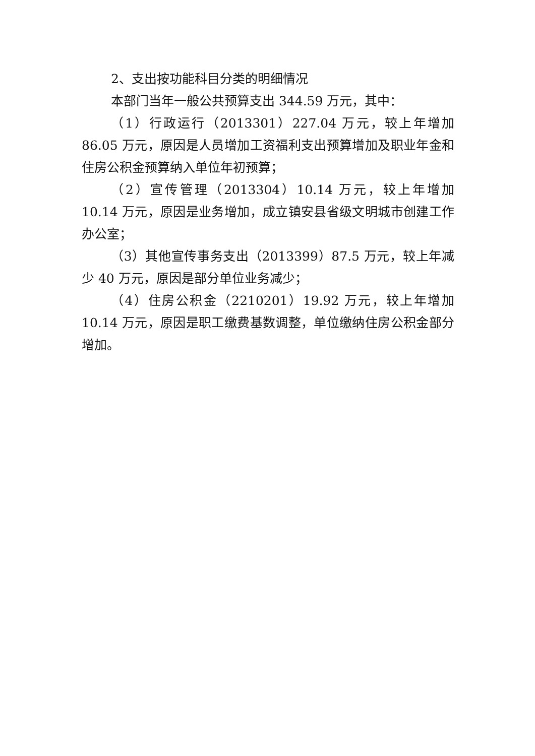2、支出按功能科目分类的明细情况
本部门当年一般公共预算支出 344.59 万元，其中：
（1）行政运行（2013301）227.04 万元，较上年增加 86.05 万元，原因是人员增加工资福利支出预算增加及职业年金和住房公积金预算纳入单位年初预算；
（2）宣传管理（2013304）10.14 万元，较上年增加 10.14 万元，原因是业务增加，成立镇安县省级文明城市创建工作办公室；
（3）其他宣传事务支出（2013399）87.5 万元，较上年减少 40 万元，原因是部分单位业务减少；
（4）住房公积金（2210201）19.92 万元，较上年增加 10.14 万元，原因是职工缴费基数调整，单位缴纳住房公积金部分增加。